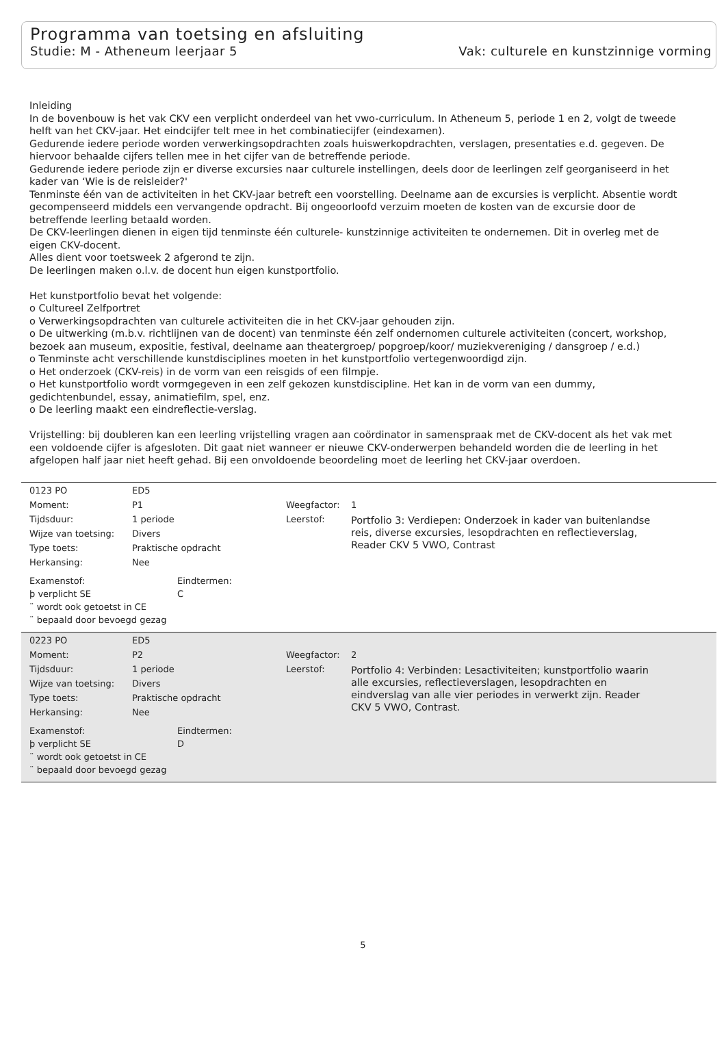Programma van toetsing en afsluiting
Studie: M - Atheneum leerjaar 5 Vak: culturele en kunstzinnige vorming
Inleiding
In de bovenbouw is het vak CKV een verplicht onderdeel van het vwo-curriculum. In Atheneum 5, periode 1 en 2, volgt de tweede helft van het CKV-jaar. Het eindcijfer telt mee in het combinatiecijfer (eindexamen).
Gedurende iedere periode worden verwerkingsopdrachten zoals huiswerkopdrachten, verslagen, presentaties e.d. gegeven. De hiervoor behaalde cijfers tellen mee in het cijfer van de betreffende periode.
Gedurende iedere periode zijn er diverse excursies naar culturele instellingen, deels door de leerlingen zelf georganiseerd in het kader van ‘Wie is de reisleider?'
Tenminste één van de activiteiten in het CKV-jaar betreft een voorstelling. Deelname aan de excursies is verplicht. Absentie wordt gecompenseerd middels een vervangende opdracht. Bij ongeoorloofd verzuim moeten de kosten van de excursie door de betreffende leerling betaald worden.
De CKV-leerlingen dienen in eigen tijd tenminste één culturele- kunstzinnige activiteiten te ondernemen. Dit in overleg met de eigen CKV-docent.
Alles dient voor toetsweek 2 afgerond te zijn.
De leerlingen maken o.l.v. de docent hun eigen kunstportfolio.
Het kunstportfolio bevat het volgende:
o Cultureel Zelfportret
o Verwerkingsopdrachten van culturele activiteiten die in het CKV-jaar gehouden zijn.
o De uitwerking (m.b.v. richtlijnen van de docent) van tenminste één zelf ondernomen culturele activiteiten (concert, workshop, bezoek aan museum, expositie, festival, deelname aan theatergroep/ popgroep/koor/ muziekvereniging / dansgroep / e.d.)
o Tenminste acht verschillende kunstdisciplines moeten in het kunstportfolio vertegenwoordigd zijn.
o Het onderzoek (CKV-reis) in de vorm van een reisgids of een filmpje.
o Het kunstportfolio wordt vormgegeven in een zelf gekozen kunstdiscipline. Het kan in de vorm van een dummy, gedichtenbundel, essay, animatiefilm, spel, enz.
o De leerling maakt een eindreflectie-verslag.
Vrijstelling: bij doubleren kan een leerling vrijstelling vragen aan coördinator in samenspraak met de CKV-docent als het vak met een voldoende cijfer is afgesloten. Dit gaat niet wanneer er nieuwe CKV-onderwerpen behandeld worden die de leerling in het afgelopen half jaar niet heeft gehad. Bij een onvoldoende beoordeling moet de leerling het CKV-jaar overdoen.
| 0123 PO | ED5 | | |
| Moment: | P1 | Weegfactor: | 1 |
| Tijdsduur: | 1 periode | Leerstof: | Portfolio 3: Verdiepen: Onderzoek in kader van buitenlandse reis, diverse excursies, lesopdrachten en reflectieverslag, Reader CKV 5 VWO, Contrast |
| Wijze van toetsing: | Divers | | |
| Type toets: | Praktische opdracht | | |
| Herkansing: | Nee | | |
| Examenstof: | Eindtermen: |
| þ verplicht SE | C |
| ¨ wordt ook getoetst in CE | |
| ¨ bepaald door bevoegd gezag | |
| 0223 PO | ED5 | | |
| Moment: | P2 | Weegfactor: | 2 |
| Tijdsduur: | 1 periode | Leerstof: | Portfolio 4: Verbinden: Lesactiviteiten; kunstportfolio waarin alle excursies, reflectieverslagen, lesopdrachten en eindverslag van alle vier periodes in verwerkt zijn. Reader CKV 5 VWO, Contrast. |
| Wijze van toetsing: | Divers | | |
| Type toets: | Praktische opdracht | | |
| Herkansing: | Nee | | |
| Examenstof: | Eindtermen: |
| þ verplicht SE | D |
| ¨ wordt ook getoetst in CE | |
| ¨ bepaald door bevoegd gezag | |
5